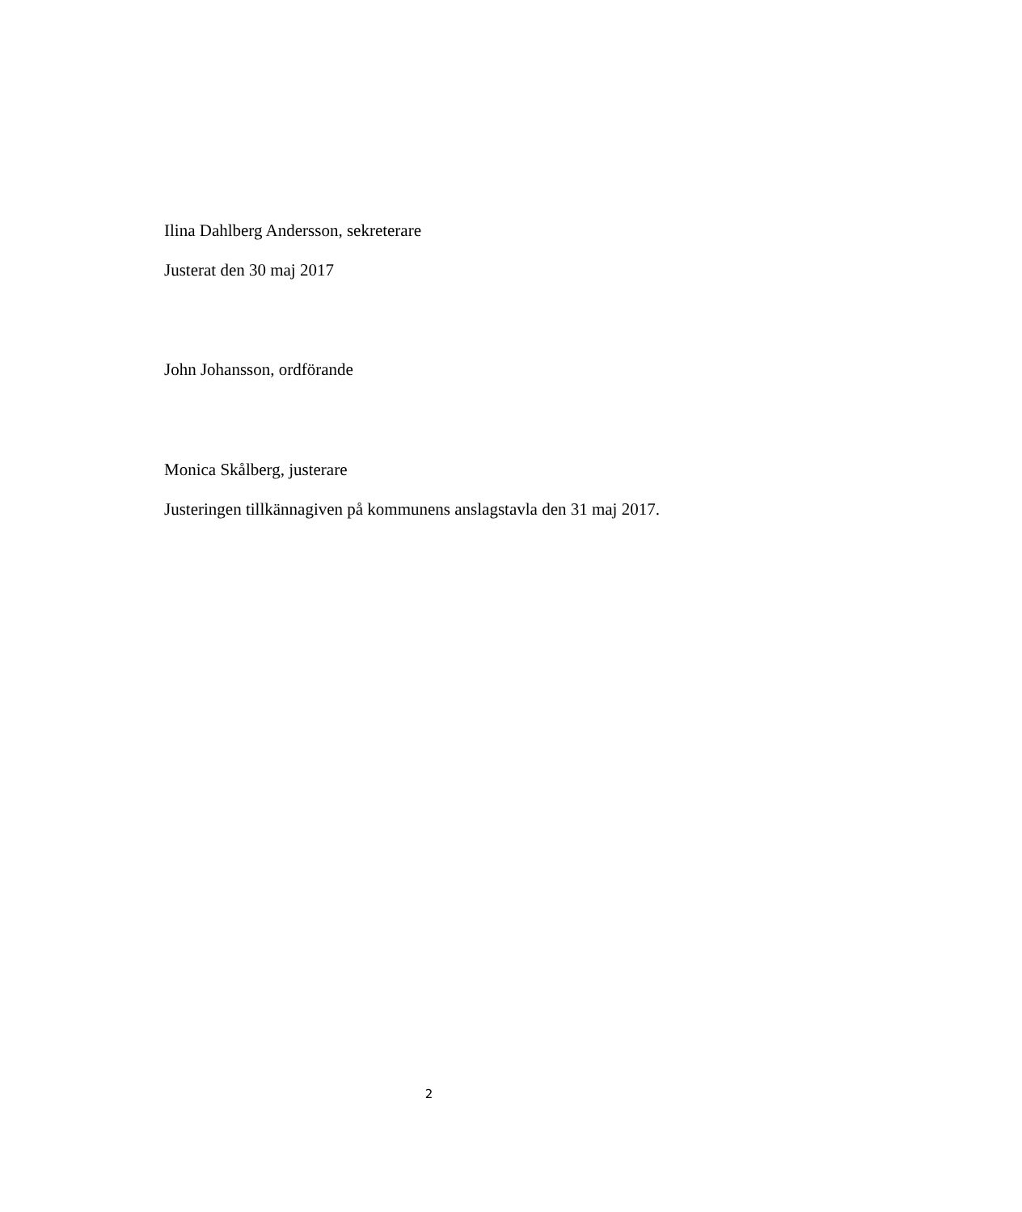Ilina Dahlberg Andersson, sekreterare
Justerat den 30 maj 2017
John Johansson, ordförande
Monica Skålberg, justerare
Justeringen tillkännagiven på kommunens anslagstavla den 31 maj 2017.
2